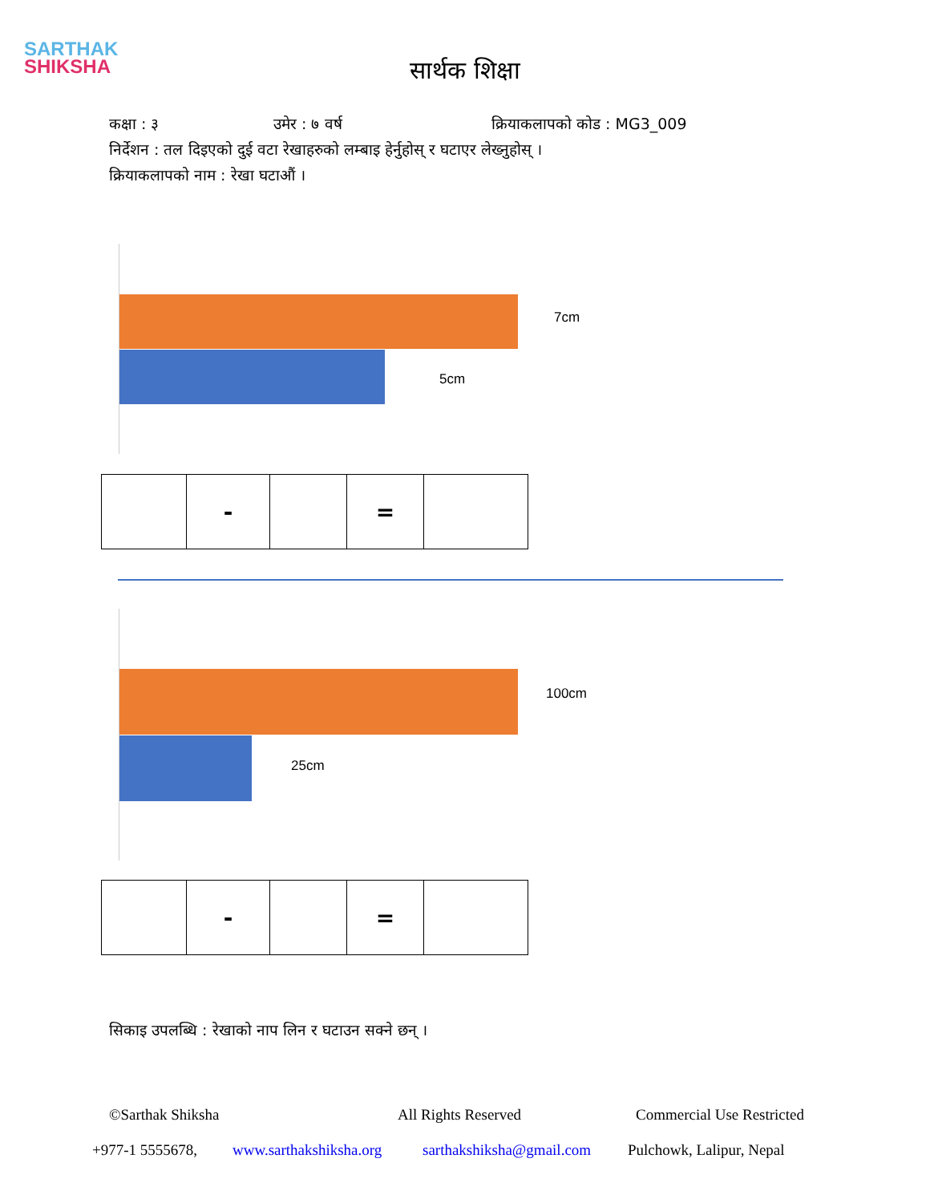SARTHAK
SHIKSHA
सार्थक शिक्षा
कक्षा : ३ उमेर : ७ वर्ष क्रियाकलापको कोड : MG3_009
निर्देशन : तल दिइएको दुई वटा रेखाहरुको लम्बाइ हेर्नुहोस् र घटाएर लेख्नुहोस् ।
क्रियाकलापको नाम : रेखा घटाऔं ।
7cm
5cm
| | - | | = | |
100cm
25cm
| | - | | = | |
सिकाइ उपलब्धि : रेखाको नाप लिन र घटाउन सक्ने छन् ।
©Sarthak Shiksha All Rights Reserved Commercial Use Restricted
+977-1 5555678, www.sarthakshiksha.org sarthakshiksha@gmail.com Pulchowk, Lalipur, Nepal